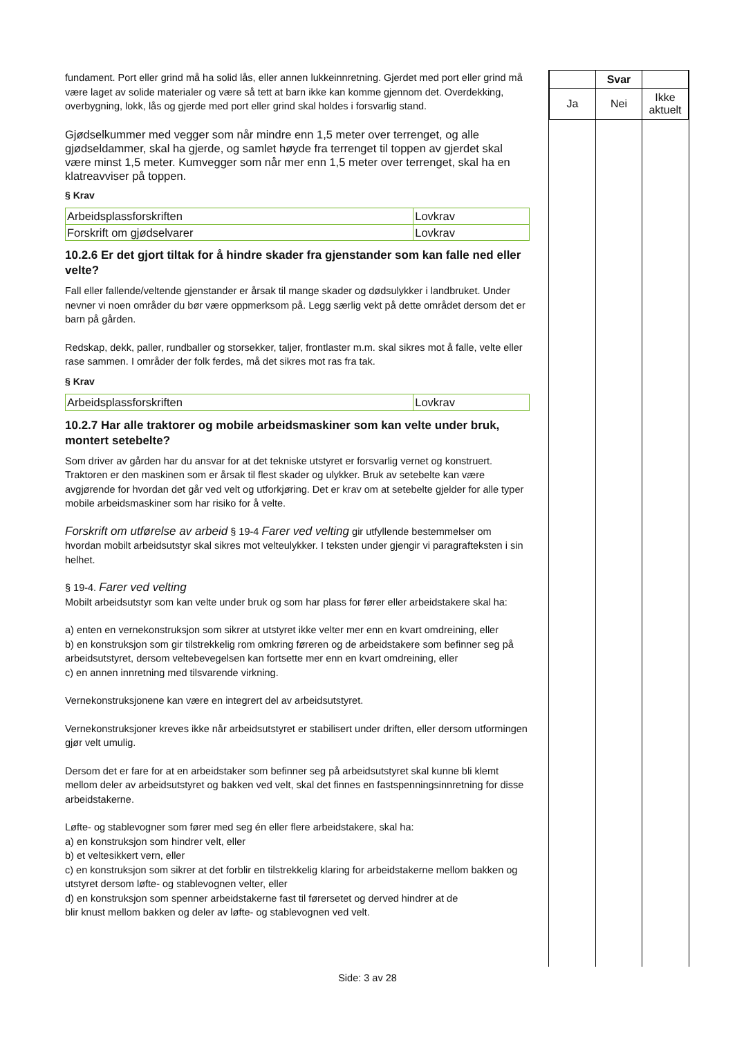fundament. Port eller grind må ha solid lås, eller annen lukkeinnretning. Gjerdet med port eller grind må være laget av solide materialer og være så tett at barn ikke kan komme gjennom det. Overdekking, overbygning, lokk, lås og gjerde med port eller grind skal holdes i forsvarlig stand.
Gjødselkummer med vegger som når mindre enn 1,5 meter over terrenget, og alle gjødseldammer, skal ha gjerde, og samlet høyde fra terrenget til toppen av gjerdet skal være minst 1,5 meter. Kumvegger som når mer enn 1,5 meter over terrenget, skal ha en klatreavviser på toppen.
§ Krav
| Arbeidsplassforskriften | Lovkrav |
| Forskrift om gjødselvarer | Lovkrav |
10.2.6 Er det gjort tiltak for å hindre skader fra gjenstander som kan falle ned eller velte?
Fall eller fallende/veltende gjenstander er årsak til mange skader og dødsulykker i landbruket. Under nevner vi noen områder du bør være oppmerksom på. Legg særlig vekt på dette området dersom det er barn på gården.
Redskap, dekk, paller, rundballer og storsekker, taljer, frontlaster m.m. skal sikres mot å falle, velte eller rase sammen. I områder der folk ferdes, må det sikres mot ras fra tak.
§ Krav
| Arbeidsplassforskriften | Lovkrav |
10.2.7 Har alle traktorer og mobile arbeidsmaskiner som kan velte under bruk, montert setebelte?
Som driver av gården har du ansvar for at det tekniske utstyret er forsvarlig vernet og konstruert. Traktoren er den maskinen som er årsak til flest skader og ulykker. Bruk av setebelte kan være avgjørende for hvordan det går ved velt og utforkjøring. Det er krav om at setebelte gjelder for alle typer mobile arbeidsmaskiner som har risiko for å velte.
Forskrift om utførelse av arbeid § 19-4 Farer ved velting gir utfyllende bestemmelser om hvordan mobilt arbeidsutstyr skal sikres mot velteulykker. I teksten under gjengir vi paragrafteksten i sin helhet.
§ 19-4. Farer ved velting
Mobilt arbeidsutstyr som kan velte under bruk og som har plass for fører eller arbeidstakere skal ha:
a) enten en vernekonstruksjon som sikrer at utstyret ikke velter mer enn en kvart omdreining, eller
b) en konstruksjon som gir tilstrekkelig rom omkring føreren og de arbeidstakere som befinner seg på
arbeidsutstyret, dersom veltebevegelsen kan fortsette mer enn en kvart omdreining, eller
c) en annen innretning med tilsvarende virkning.
Vernekonstruksjonene kan være en integrert del av arbeidsutstyret.
Vernekonstruksjoner kreves ikke når arbeidsutstyret er stabilisert under driften, eller dersom utformingen gjør velt umulig.
Dersom det er fare for at en arbeidstaker som befinner seg på arbeidsutstyret skal kunne bli klemt mellom deler av arbeidsutstyret og bakken ved velt, skal det finnes en fastspenningsinnretning for disse arbeidstakerne.
Løfte- og stablevogner som fører med seg én eller flere arbeidstakere, skal ha:
a) en konstruksjon som hindrer velt, eller
b) et veltesikkert vern, eller
c) en konstruksjon som sikrer at det forblir en tilstrekkelig klaring for arbeidstakerne mellom bakken og utstyret dersom løfte- og stablevognen velter, eller
d) en konstruksjon som spenner arbeidstakerne fast til førersetet og derved hindrer at de
blir knust mellom bakken og deler av løfte- og stablevognen ved velt.
| | Svar | |
| Ja | Nei | Ikke aktuelt |
Side: 3 av 28